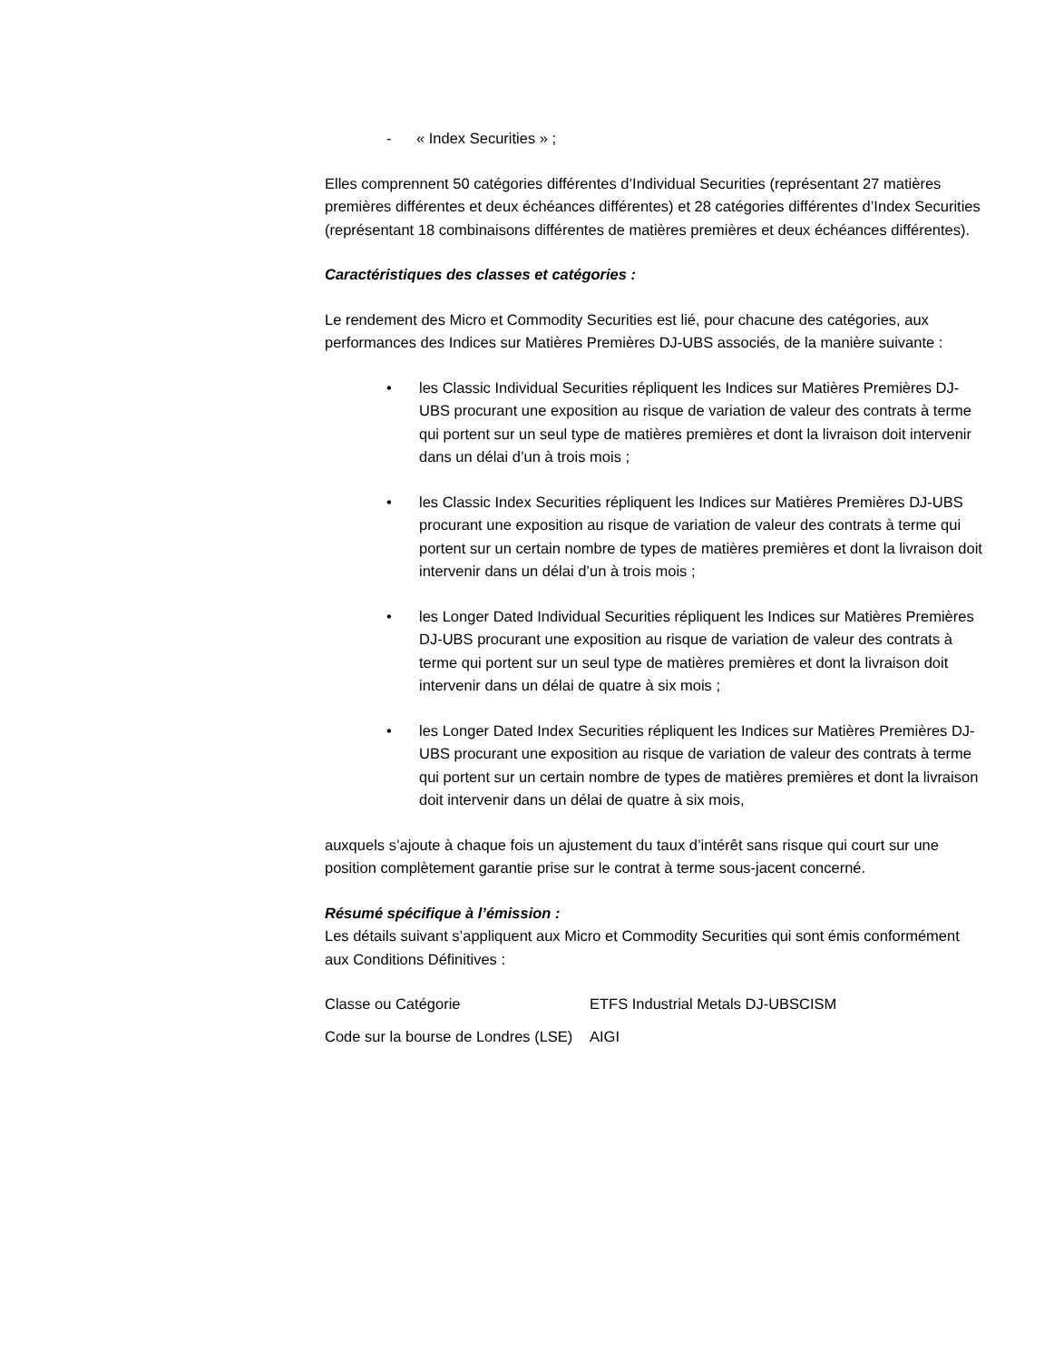- « Index Securities » ;
Elles comprennent 50 catégories différentes d’Individual Securities (représentant 27 matières premières différentes et deux échéances différentes) et 28 catégories différentes d’Index Securities (représentant 18 combinaisons différentes de matières premières et deux échéances différentes).
Caractéristiques des classes et catégories :
Le rendement des Micro et Commodity Securities est lié, pour chacune des catégories, aux performances des Indices sur Matières Premières DJ-UBS associés, de la manière suivante :
• les Classic Individual Securities répliquent les Indices sur Matières Premières DJ-UBS procurant une exposition au risque de variation de valeur des contrats à terme qui portent sur un seul type de matières premières et dont la livraison doit intervenir dans un délai d’un à trois mois ;
• les Classic Index Securities répliquent les Indices sur Matières Premières DJ-UBS procurant une exposition au risque de variation de valeur des contrats à terme qui portent sur un certain nombre de types de matières premières et dont la livraison doit intervenir dans un délai d’un à trois mois ;
• les Longer Dated Individual Securities répliquent les Indices sur Matières Premières DJ-UBS procurant une exposition au risque de variation de valeur des contrats à terme qui portent sur un seul type de matières premières et dont la livraison doit intervenir dans un délai de quatre à six mois ;
• les Longer Dated Index Securities répliquent les Indices sur Matières Premières DJ-UBS procurant une exposition au risque de variation de valeur des contrats à terme qui portent sur un certain nombre de types de matières premières et dont la livraison doit intervenir dans un délai de quatre à six mois,
auxquels s’ajoute à chaque fois un ajustement du taux d’intérêt sans risque qui court sur une position complètement garantie prise sur le contrat à terme sous-jacent concerné.
Résumé spécifique à l’émission :
Les détails suivant s’appliquent aux Micro et Commodity Securities qui sont émis conformément aux Conditions Définitives :
| Classe ou Catégorie | ETFS Industrial Metals DJ-UBSCISM |
| Code sur la bourse de Londres (LSE) | AIGI |